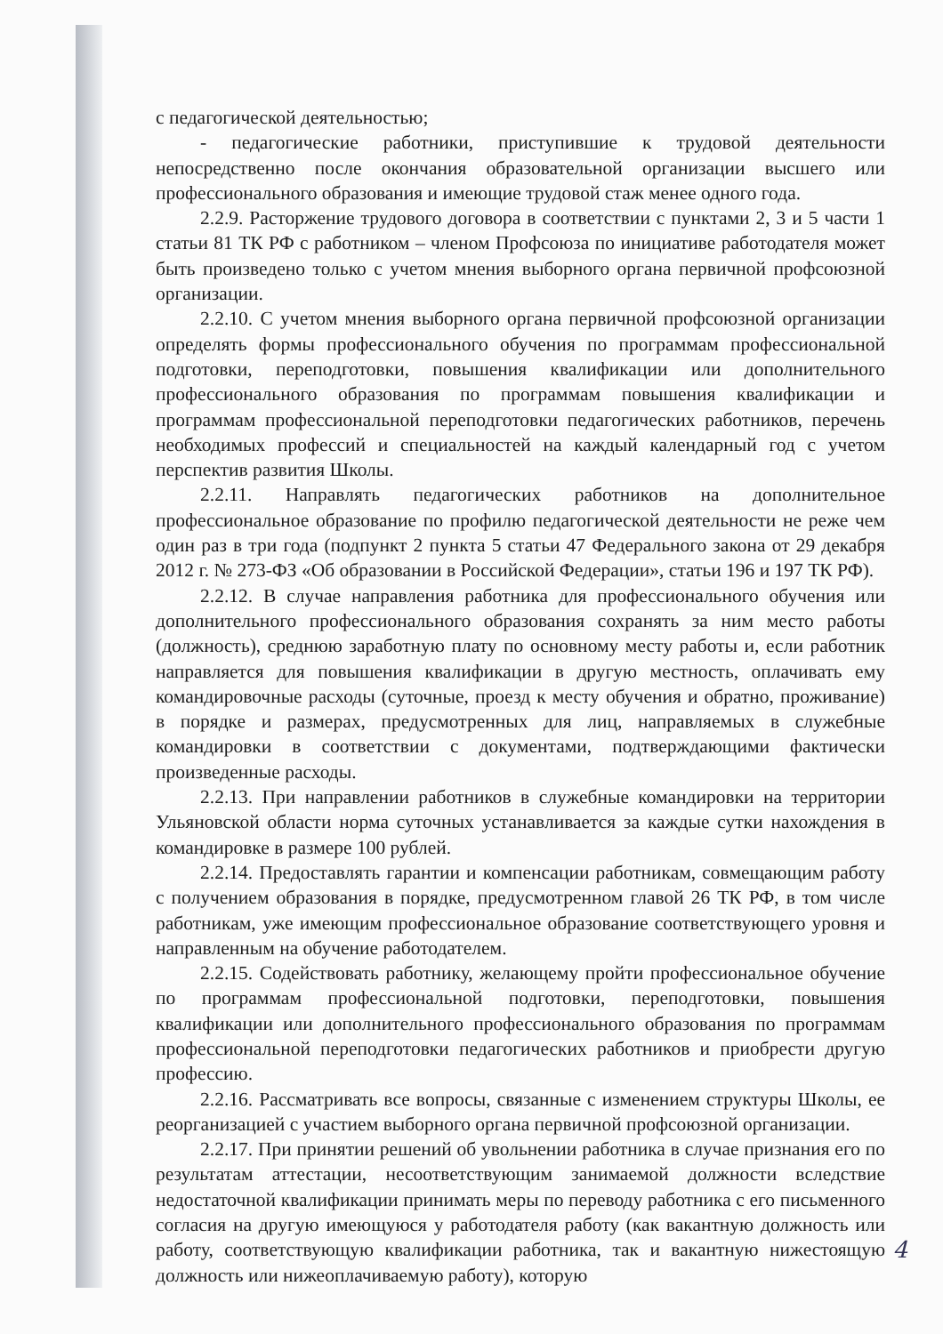с педагогической деятельностью;
- педагогические работники, приступившие к трудовой деятельности непосредственно после окончания образовательной организации высшего или профессионального образования и имеющие трудовой стаж менее одного года.
2.2.9. Расторжение трудового договора в соответствии с пунктами 2, 3 и 5 части 1 статьи 81 ТК РФ с работником – членом Профсоюза по инициативе работодателя может быть произведено только с учетом мнения выборного органа первичной профсоюзной организации.
2.2.10. С учетом мнения выборного органа первичной профсоюзной организации определять формы профессионального обучения по программам профессиональной подготовки, переподготовки, повышения квалификации или дополнительного профессионального образования по программам повышения квалификации и программам профессиональной переподготовки педагогических работников, перечень необходимых профессий и специальностей на каждый календарный год с учетом перспектив развития Школы.
2.2.11. Направлять педагогических работников на дополнительное профессиональное образование по профилю педагогической деятельности не реже чем один раз в три года (подпункт 2 пункта 5 статьи 47 Федерального закона от 29 декабря 2012 г. № 273-ФЗ «Об образовании в Российской Федерации», статьи 196 и 197 ТК РФ).
2.2.12. В случае направления работника для профессионального обучения или дополнительного профессионального образования сохранять за ним место работы (должность), среднюю заработную плату по основному месту работы и, если работник направляется для повышения квалификации в другую местность, оплачивать ему командировочные расходы (суточные, проезд к месту обучения и обратно, проживание) в порядке и размерах, предусмотренных для лиц, направляемых в служебные командировки в соответствии с документами, подтверждающими фактически произведенные расходы.
2.2.13. При направлении работников в служебные командировки на территории Ульяновской области норма суточных устанавливается за каждые сутки нахождения в командировке в размере 100 рублей.
2.2.14. Предоставлять гарантии и компенсации работникам, совмещающим работу с получением образования в порядке, предусмотренном главой 26 ТК РФ, в том числе работникам, уже имеющим профессиональное образование соответствующего уровня и направленным на обучение работодателем.
2.2.15. Содействовать работнику, желающему пройти профессиональное обучение по программам профессиональной подготовки, переподготовки, повышения квалификации или дополнительного профессионального образования по программам профессиональной переподготовки педагогических работников и приобрести другую профессию.
2.2.16. Рассматривать все вопросы, связанные с изменением структуры Школы, ее реорганизацией с участием выборного органа первичной профсоюзной организации.
2.2.17. При принятии решений об увольнении работника в случае признания его по результатам аттестации, несоответствующим занимаемой должности вследствие недостаточной квалификации принимать меры по переводу работника с его письменного согласия на другую имеющуюся у работодателя работу (как вакантную должность или работу, соответствующую квалификации работника, так и вакантную нижестоящую должность или нижеоплачиваемую работу), которую
4